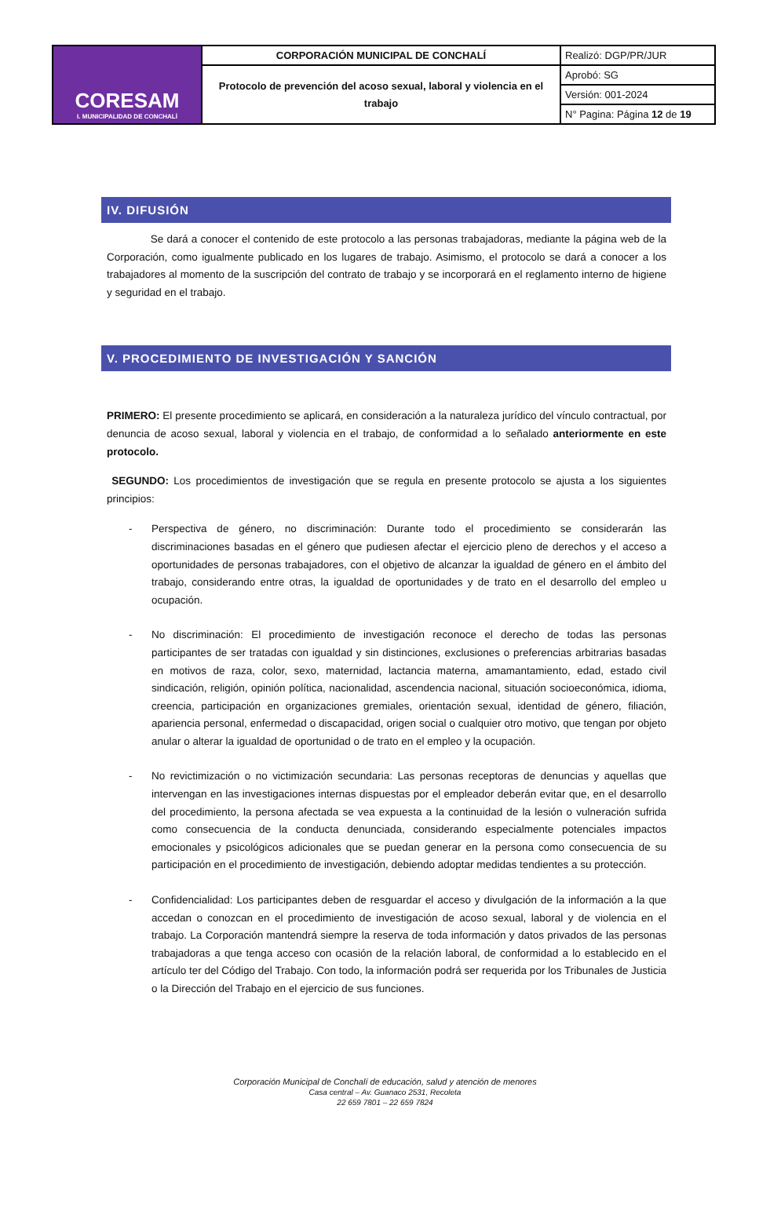| CORESAM I. MUNICIPALIDAD DE CONCHALÍ | CORPORACIÓN MUNICIPAL DE CONCHALÍ | Realizó: DGP/PR/JUR |
| | Protocolo de prevención del acoso sexual, laboral y violencia en el trabajo | Aprobó: SG |
| | | Versión: 001-2024 |
| | | N° Pagina: Página 12 de 19 |
IV. DIFUSIÓN
Se dará a conocer el contenido de este protocolo a las personas trabajadoras, mediante la página web de la Corporación, como igualmente publicado en los lugares de trabajo. Asimismo, el protocolo se dará a conocer a los trabajadores al momento de la suscripción del contrato de trabajo y se incorporará en el reglamento interno de higiene y seguridad en el trabajo.
V. PROCEDIMIENTO DE INVESTIGACIÓN Y SANCIÓN
PRIMERO: El presente procedimiento se aplicará, en consideración a la naturaleza jurídico del vínculo contractual, por denuncia de acoso sexual, laboral y violencia en el trabajo, de conformidad a lo señalado anteriormente en este protocolo.
SEGUNDO: Los procedimientos de investigación que se regula en presente protocolo se ajusta a los siguientes principios:
- Perspectiva de género, no discriminación: Durante todo el procedimiento se considerarán las discriminaciones basadas en el género que pudiesen afectar el ejercicio pleno de derechos y el acceso a oportunidades de personas trabajadores, con el objetivo de alcanzar la igualdad de género en el ámbito del trabajo, considerando entre otras, la igualdad de oportunidades y de trato en el desarrollo del empleo u ocupación.
- No discriminación: El procedimiento de investigación reconoce el derecho de todas las personas participantes de ser tratadas con igualdad y sin distinciones, exclusiones o preferencias arbitrarias basadas en motivos de raza, color, sexo, maternidad, lactancia materna, amamantamiento, edad, estado civil sindicación, religión, opinión política, nacionalidad, ascendencia nacional, situación socioeconómica, idioma, creencia, participación en organizaciones gremiales, orientación sexual, identidad de género, filiación, apariencia personal, enfermedad o discapacidad, origen social o cualquier otro motivo, que tengan por objeto anular o alterar la igualdad de oportunidad o de trato en el empleo y la ocupación.
- No revictimización o no victimización secundaria: Las personas receptoras de denuncias y aquellas que intervengan en las investigaciones internas dispuestas por el empleador deberán evitar que, en el desarrollo del procedimiento, la persona afectada se vea expuesta a la continuidad de la lesión o vulneración sufrida como consecuencia de la conducta denunciada, considerando especialmente potenciales impactos emocionales y psicológicos adicionales que se puedan generar en la persona como consecuencia de su participación en el procedimiento de investigación, debiendo adoptar medidas tendientes a su protección.
- Confidencialidad: Los participantes deben de resguardar el acceso y divulgación de la información a la que accedan o conozcan en el procedimiento de investigación de acoso sexual, laboral y de violencia en el trabajo. La Corporación mantendrá siempre la reserva de toda información y datos privados de las personas trabajadoras a que tenga acceso con ocasión de la relación laboral, de conformidad a lo establecido en el artículo ter del Código del Trabajo. Con todo, la información podrá ser requerida por los Tribunales de Justicia o la Dirección del Trabajo en el ejercicio de sus funciones.
Corporación Municipal de Conchalí de educación, salud y atención de menores
Casa central – Av. Guanaco 2531, Recoleta
22 659 7801 – 22 659 7824